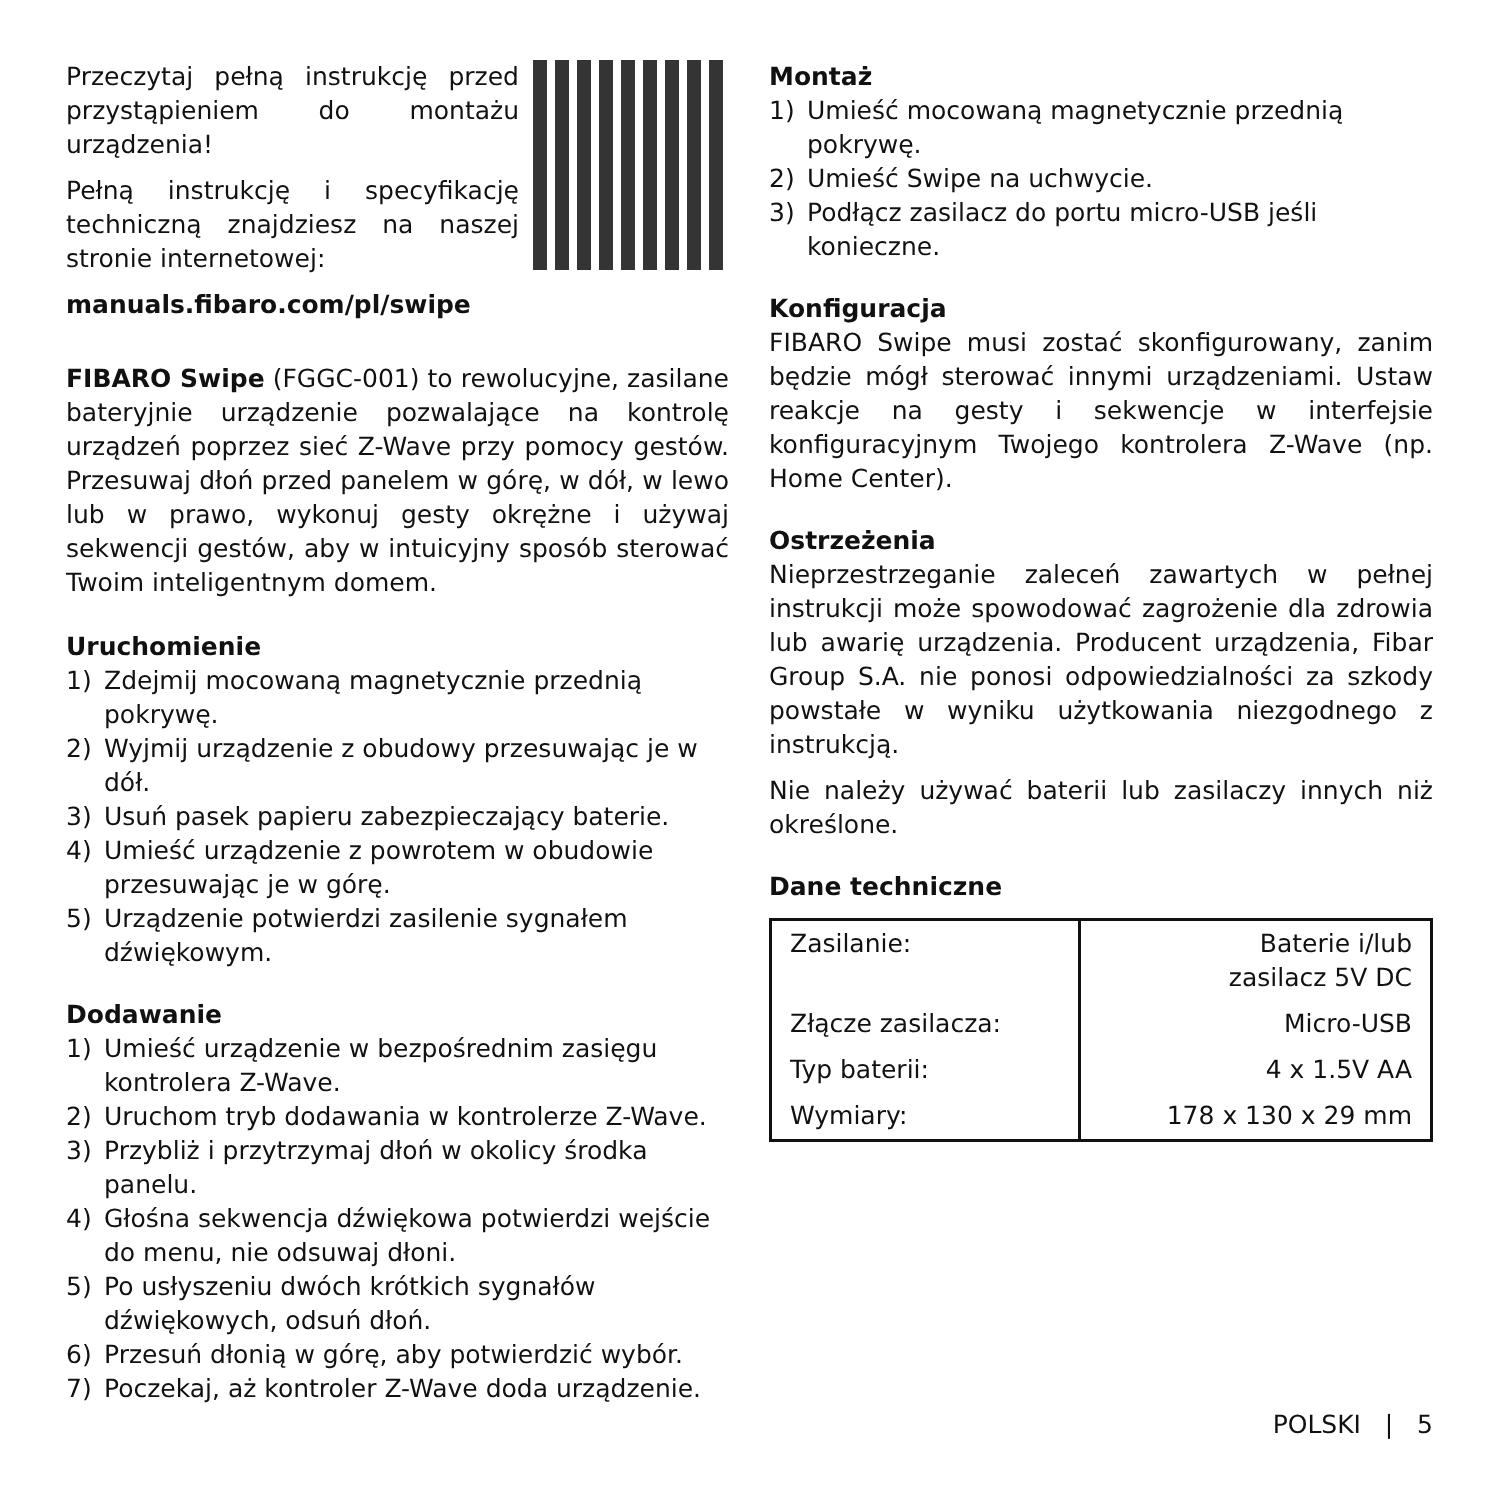Przeczytaj pełną instrukcję przed przystąpieniem do montażu urządzenia!
Pełną instrukcję i specyfikację techniczną znajdziesz na naszej stronie internetowej:
manuals.fibaro.com/pl/swipe
FIBARO Swipe (FGGC-001) to rewolucyjne, zasilane bateryjnie urządzenie pozwalające na kontrolę urządzeń poprzez sieć Z-Wave przy pomocy gestów. Przesuwaj dłoń przed panelem w górę, w dół, w lewo lub w prawo, wykonuj gesty okrężne i używaj sekwencji gestów, aby w intuicyjny sposób sterować Twoim inteligentnym domem.
Uruchomienie
1) Zdejmij mocowaną magnetycznie przednią pokrywę.
2) Wyjmij urządzenie z obudowy przesuwając je w dół.
3) Usuń pasek papieru zabezpieczający baterie.
4) Umieść urządzenie z powrotem w obudowie przesuwając je w górę.
5) Urządzenie potwierdzi zasilenie sygnałem dźwiękowym.
Dodawanie
1) Umieść urządzenie w bezpośrednim zasięgu kontrolera Z-Wave.
2) Uruchom tryb dodawania w kontrolerze Z-Wave.
3) Przybliż i przytrzymaj dłoń w okolicy środka panelu.
4) Głośna sekwencja dźwiękowa potwierdzi wejście do menu, nie odsuwaj dłoni.
5) Po usłyszeniu dwóch krótkich sygnałów dźwiękowych, odsuń dłoń.
6) Przesuń dłonią w górę, aby potwierdzić wybór.
7) Poczekaj, aż kontroler Z-Wave doda urządzenie.
Montaż
1) Umieść mocowaną magnetycznie przednią pokrywę.
2) Umieść Swipe na uchwycie.
3) Podłącz zasilacz do portu micro-USB jeśli konieczne.
Konfiguracja
FIBARO Swipe musi zostać skonfigurowany, zanim będzie mógł sterować innymi urządzeniami. Ustaw reakcje na gesty i sekwencje w interfejsie konfiguracyjnym Twojego kontrolera Z-Wave (np. Home Center).
Ostrzeżenia
Nieprzestrzeganie zaleceń zawartych w pełnej instrukcji może spowodować zagrożenie dla zdrowia lub awarię urządzenia. Producent urządzenia, Fibar Group S.A. nie ponosi odpowiedzialności za szkody powstałe w wyniku użytkowania niezgodnego z instrukcją.
Nie należy używać baterii lub zasilaczy innych niż określone.
Dane techniczne
| Zasilanie: | Baterie i/lub zasilacz 5V DC |
| Złącze zasilacza: | Micro-USB |
| Typ baterii: | 4 x 1.5V AA |
| Wymiary: | 178 x 130 x 29 mm |
POLSKI | 5